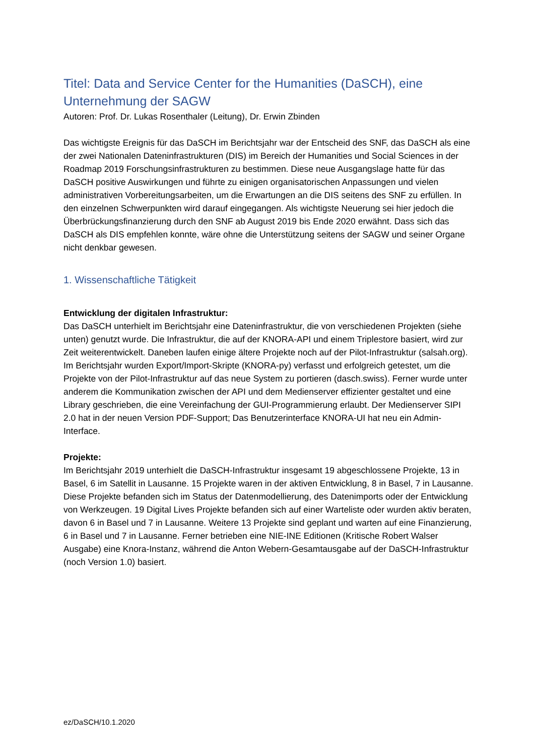Titel: Data and Service Center for the Humanities (DaSCH), eine Unternehmung der SAGW
Autoren: Prof. Dr. Lukas Rosenthaler (Leitung), Dr. Erwin Zbinden
Das wichtigste Ereignis für das DaSCH im Berichtsjahr war der Entscheid des SNF, das DaSCH als eine der zwei Nationalen Dateninfrastrukturen (DIS) im Bereich der Humanities und Social Sciences in der Roadmap 2019 Forschungsinfrastrukturen zu bestimmen. Diese neue Ausgangslage hatte für das DaSCH positive Auswirkungen und führte zu einigen organisatorischen Anpassungen und vielen administrativen Vorbereitungsarbeiten, um die Erwartungen an die DIS seitens des SNF zu erfüllen. In den einzelnen Schwerpunkten wird darauf eingegangen. Als wichtigste Neuerung sei hier jedoch die Überbrückungsfinanzierung durch den SNF ab August 2019 bis Ende 2020 erwähnt. Dass sich das DaSCH als DIS empfehlen konnte, wäre ohne die Unterstützung seitens der SAGW und seiner Organe nicht denkbar gewesen.
1. Wissenschaftliche Tätigkeit
Entwicklung der digitalen Infrastruktur:
Das DaSCH unterhielt im Berichtsjahr eine Dateninfrastruktur, die von verschiedenen Projekten (siehe unten) genutzt wurde. Die Infrastruktur, die auf der KNORA-API und einem Triplestore basiert, wird zur Zeit weiterentwickelt. Daneben laufen einige ältere Projekte noch auf der Pilot-Infrastruktur (salsah.org). Im Berichtsjahr wurden Export/Import-Skripte (KNORA-py) verfasst und erfolgreich getestet, um die Projekte von der Pilot-Infrastruktur auf das neue System zu portieren (dasch.swiss). Ferner wurde unter anderem die Kommunikation zwischen der API und dem Medienserver effizienter gestaltet und eine Library geschrieben, die eine Vereinfachung der GUI-Programmierung erlaubt. Der Medienserver SIPI 2.0 hat in der neuen Version PDF-Support; Das Benutzerinterface KNORA-UI hat neu ein Admin-Interface.
Projekte:
Im Berichtsjahr 2019 unterhielt die DaSCH-Infrastruktur insgesamt 19 abgeschlossene Projekte, 13 in Basel, 6 im Satellit in Lausanne. 15 Projekte waren in der aktiven Entwicklung, 8 in Basel, 7 in Lausanne. Diese Projekte befanden sich im Status der Datenmodellierung, des Datenimports oder der Entwicklung von Werkzeugen. 19 Digital Lives Projekte befanden sich auf einer Warteliste oder wurden aktiv beraten, davon 6 in Basel und 7 in Lausanne. Weitere 13 Projekte sind geplant und warten auf eine Finanzierung, 6 in Basel und 7 in Lausanne. Ferner betrieben eine NIE-INE Editionen (Kritische Robert Walser Ausgabe) eine Knora-Instanz, während die Anton Webern-Gesamtausgabe auf der DaSCH-Infrastruktur (noch Version 1.0) basiert.
ez/DaSCH/10.1.2020